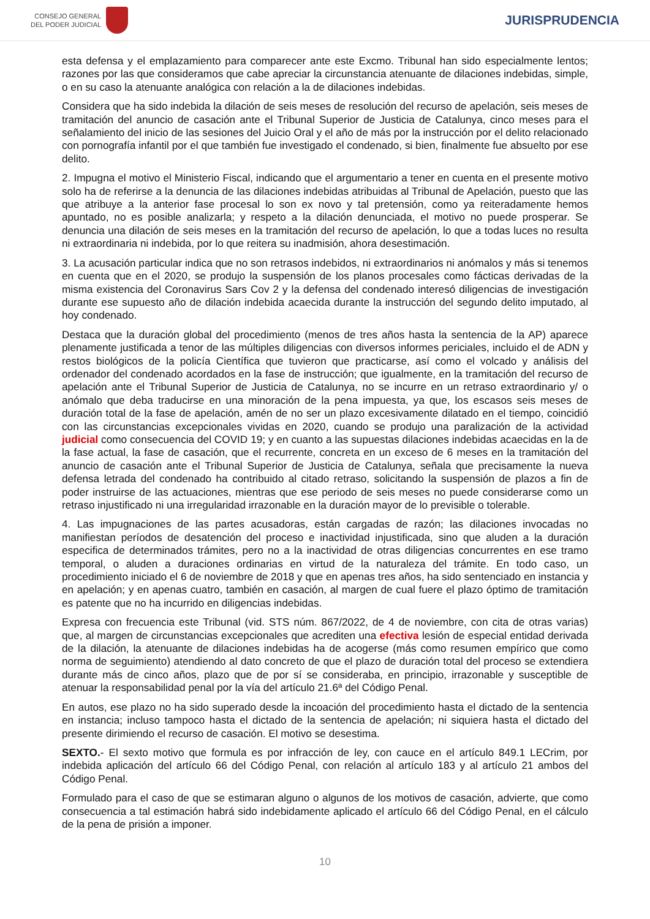CONSEJO GENERAL
DEL PODER JUDICIAL
JURISPRUDENCIA
esta defensa y el emplazamiento para comparecer ante este Excmo. Tribunal han sido especialmente lentos; razones por las que consideramos que cabe apreciar la circunstancia atenuante de dilaciones indebidas, simple, o en su caso la atenuante analógica con relación a la de dilaciones indebidas.
Considera que ha sido indebida la dilación de seis meses de resolución del recurso de apelación, seis meses de tramitación del anuncio de casación ante el Tribunal Superior de Justicia de Catalunya, cinco meses para el señalamiento del inicio de las sesiones del Juicio Oral y el año de más por la instrucción por el delito relacionado con pornografía infantil por el que también fue investigado el condenado, si bien, finalmente fue absuelto por ese delito.
2. Impugna el motivo el Ministerio Fiscal, indicando que el argumentario a tener en cuenta en el presente motivo solo ha de referirse a la denuncia de las dilaciones indebidas atribuidas al Tribunal de Apelación, puesto que las que atribuye a la anterior fase procesal lo son ex novo y tal pretensión, como ya reiteradamente hemos apuntado, no es posible analizarla; y respeto a la dilación denunciada, el motivo no puede prosperar. Se denuncia una dilación de seis meses en la tramitación del recurso de apelación, lo que a todas luces no resulta ni extraordinaria ni indebida, por lo que reitera su inadmisión, ahora desestimación.
3. La acusación particular indica que no son retrasos indebidos, ni extraordinarios ni anómalos y más si tenemos en cuenta que en el 2020, se produjo la suspensión de los planos procesales como fácticas derivadas de la misma existencia del Coronavirus Sars Cov 2 y la defensa del condenado interesó diligencias de investigación durante ese supuesto año de dilación indebida acaecida durante la instrucción del segundo delito imputado, al hoy condenado.
Destaca que la duración global del procedimiento (menos de tres años hasta la sentencia de la AP) aparece plenamente justificada a tenor de las múltiples diligencias con diversos informes periciales, incluido el de ADN y restos biológicos de la policía Científica que tuvieron que practicarse, así como el volcado y análisis del ordenador del condenado acordados en la fase de instrucción; que igualmente, en la tramitación del recurso de apelación ante el Tribunal Superior de Justicia de Catalunya, no se incurre en un retraso extraordinario y/ o anómalo que deba traducirse en una minoración de la pena impuesta, ya que, los escasos seis meses de duración total de la fase de apelación, amén de no ser un plazo excesivamente dilatado en el tiempo, coincidió con las circunstancias excepcionales vividas en 2020, cuando se produjo una paralización de la actividad judicial como consecuencia del COVID 19; y en cuanto a las supuestas dilaciones indebidas acaecidas en la de la fase actual, la fase de casación, que el recurrente, concreta en un exceso de 6 meses en la tramitación del anuncio de casación ante el Tribunal Superior de Justicia de Catalunya, señala que precisamente la nueva defensa letrada del condenado ha contribuido al citado retraso, solicitando la suspensión de plazos a fin de poder instruirse de las actuaciones, mientras que ese periodo de seis meses no puede considerarse como un retraso injustificado ni una irregularidad irrazonable en la duración mayor de lo previsible o tolerable.
4. Las impugnaciones de las partes acusadoras, están cargadas de razón; las dilaciones invocadas no manifiestan períodos de desatención del proceso e inactividad injustificada, sino que aluden a la duración especifica de determinados trámites, pero no a la inactividad de otras diligencias concurrentes en ese tramo temporal, o aluden a duraciones ordinarias en virtud de la naturaleza del trámite. En todo caso, un procedimiento iniciado el 6 de noviembre de 2018 y que en apenas tres años, ha sido sentenciado en instancia y en apelación; y en apenas cuatro, también en casación, al margen de cual fuere el plazo óptimo de tramitación es patente que no ha incurrido en diligencias indebidas.
Expresa con frecuencia este Tribunal (vid. STS núm. 867/2022, de 4 de noviembre, con cita de otras varias) que, al margen de circunstancias excepcionales que acrediten una efectiva lesión de especial entidad derivada de la dilación, la atenuante de dilaciones indebidas ha de acogerse (más como resumen empírico que como norma de seguimiento) atendiendo al dato concreto de que el plazo de duración total del proceso se extendiera durante más de cinco años, plazo que de por sí se consideraba, en principio, irrazonable y susceptible de atenuar la responsabilidad penal por la vía del artículo 21.6ª del Código Penal.
En autos, ese plazo no ha sido superado desde la incoación del procedimiento hasta el dictado de la sentencia en instancia; incluso tampoco hasta el dictado de la sentencia de apelación; ni siquiera hasta el dictado del presente dirimiendo el recurso de casación. El motivo se desestima.
SEXTO.- El sexto motivo que formula es por infracción de ley, con cauce en el artículo 849.1 LECrim, por indebida aplicación del artículo 66 del Código Penal, con relación al artículo 183 y al artículo 21 ambos del Código Penal.
Formulado para el caso de que se estimaran alguno o algunos de los motivos de casación, advierte, que como consecuencia a tal estimación habrá sido indebidamente aplicado el artículo 66 del Código Penal, en el cálculo de la pena de prisión a imponer.
10